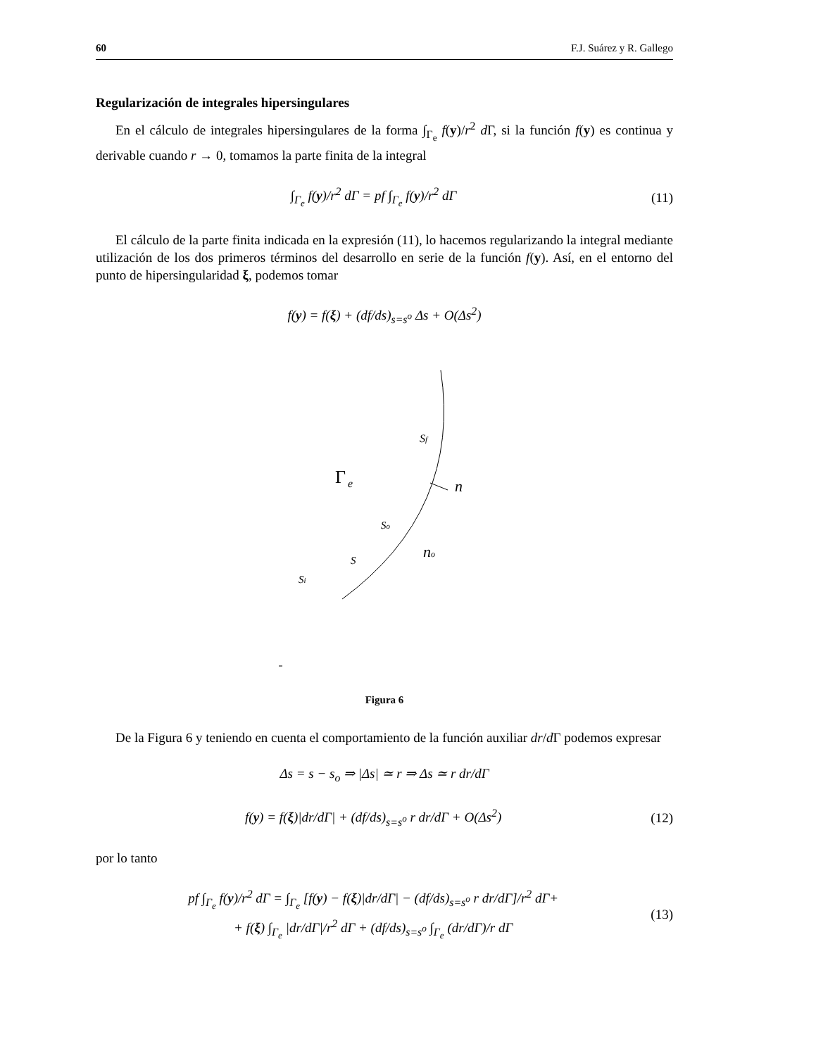60 F.J. Suárez y R. Gallego
Regularización de integrales hipersingulares
En el cálculo de integrales hipersingulares de la forma ∫<sub>Γ<sub>e</sub></sub> f(y)/r<sup>2</sup> d Γ, si la función f(y) es continua y derivable cuando r → 0, tomamos la parte finita de la integral
∫<sub>Γ<sub>e</sub></sub> f(y)/r<sup>2</sup> dΓ = pf ∫<sub>Γ<sub>e</sub></sub> f(y)/r<sup>2</sup> dΓ (11)
El cálculo de la parte finita indicada en la expresión (11), lo hacemos regularizando la integral mediante utilización de los dos primeros términos del desarrollo en serie de la función f(y). Así, en el entorno del punto de hipersingularidad ξ, podemos tomar
f(y) = f(ξ) + (df/ds)<sub>s=s<sup>o</sup></sub> Δs + O(Δs<sup>2</sup>)
Sf
Γ
e
n
So
no
S
Si
Figura 6
De la Figura 6 y teniendo en cuenta el comportamiento de la función auxiliar dr/d Γ podemos expresar
Δs = s − s<sub>o</sub> ⇒ |Δs| ≃ r ⇒ Δs ≃ r dr/dΓ
f(y) = f(ξ)|dr/dΓ| + (df/ds)<sub>s=s<sup>o</sup></sub> r dr/dΓ + O(Δs<sup>2</sup>) (12)
por lo tanto
pf ∫<sub>Γ<sub>e</sub></sub> f(y)/r<sup>2</sup> dΓ = ∫<sub>Γ<sub>e</sub></sub> [f(y) − f(ξ)|dr/dΓ| − (df/ds)<sub>s=s<sup>o</sup></sub> r dr/dΓ]/r<sup>2</sup> dΓ+
+ f(ξ) ∫<sub>Γ<sub>e</sub></sub> |dr/dΓ|/r<sup>2</sup> dΓ + (df/ds)<sub>s=s<sup>o</sup></sub> ∫<sub>Γ<sub>e</sub></sub> (dr/dΓ)/r dΓ (13)